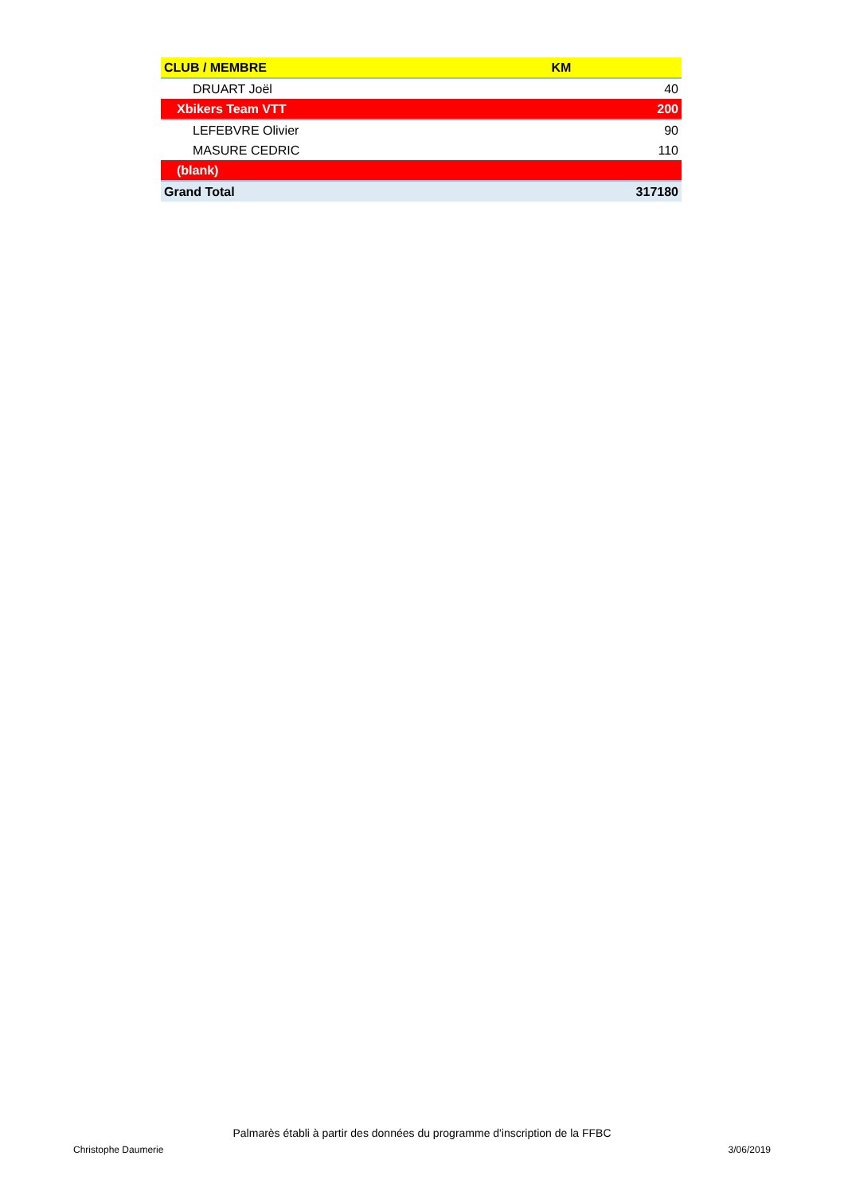| CLUB / MEMBRE | KM |
| --- | --- |
| DRUART Joël | 40 |
| Xbikers Team VTT | 200 |
| LEFEBVRE Olivier | 90 |
| MASURE CEDRIC | 110 |
| (blank) | |
| Grand Total | 317180 |
Palmarès établi à partir des données du programme d'inscription de la FFBC
Christophe Daumerie 3/06/2019